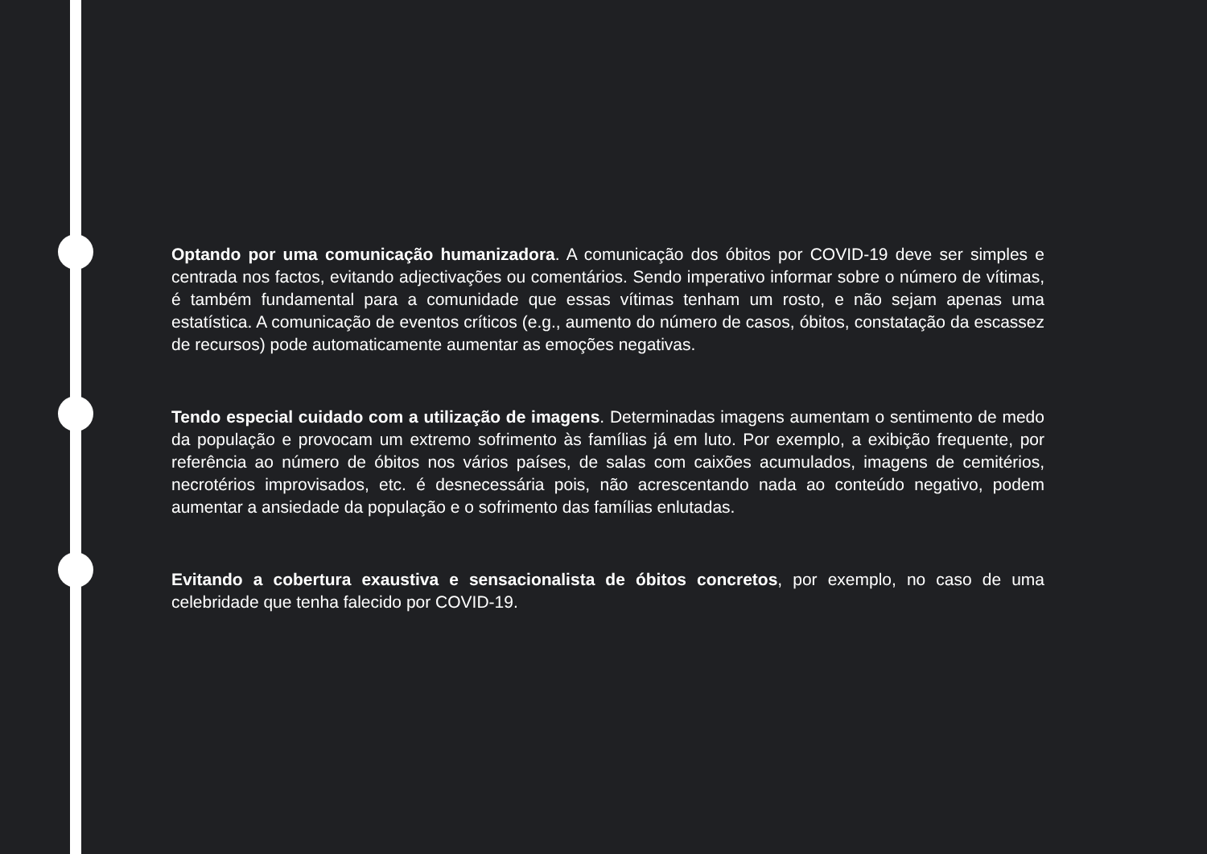Optando por uma comunicação humanizadora. A comunicação dos óbitos por COVID-19 deve ser simples e centrada nos factos, evitando adjectivações ou comentários. Sendo imperativo informar sobre o número de vítimas, é também fundamental para a comunidade que essas vítimas tenham um rosto, e não sejam apenas uma estatística. A comunicação de eventos críticos (e.g., aumento do número de casos, óbitos, constatação da escassez de recursos) pode automaticamente aumentar as emoções negativas.
Tendo especial cuidado com a utilização de imagens. Determinadas imagens aumentam o sentimento de medo da população e provocam um extremo sofrimento às famílias já em luto. Por exemplo, a exibição frequente, por referência ao número de óbitos nos vários países, de salas com caixões acumulados, imagens de cemitérios, necrotérios improvisados, etc. é desnecessária pois, não acrescentando nada ao conteúdo negativo, podem aumentar a ansiedade da população e o sofrimento das famílias enlutadas.
Evitando a cobertura exaustiva e sensacionalista de óbitos concretos, por exemplo, no caso de uma celebridade que tenha falecido por COVID-19.